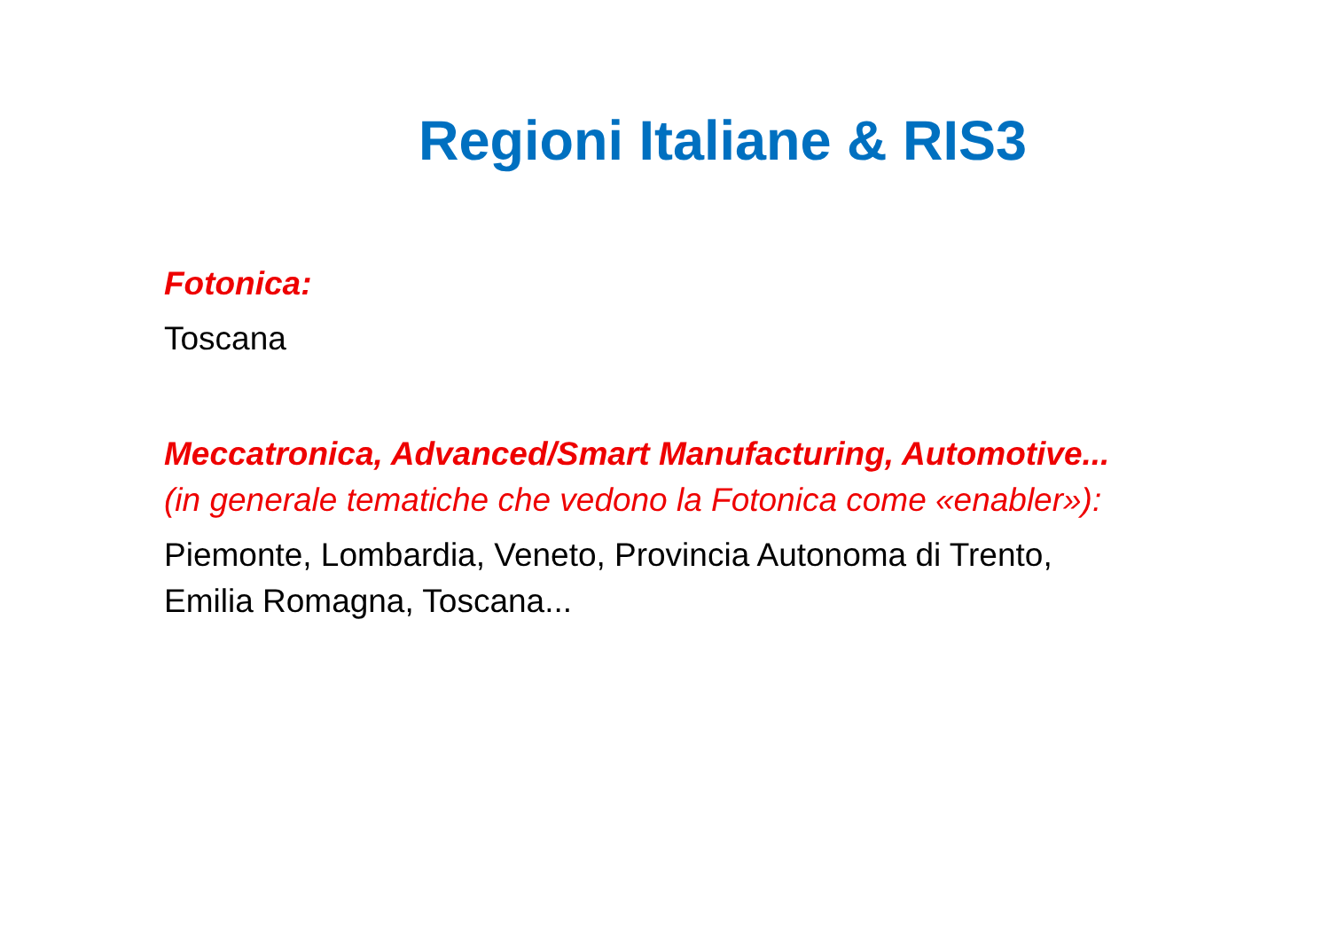Regioni Italiane & RIS3
Fotonica:
Toscana
Meccatronica, Advanced/Smart Manufacturing, Automotive...
(in generale tematiche che vedono la Fotonica come «enabler»):
Piemonte, Lombardia, Veneto, Provincia Autonoma di Trento,
Emilia Romagna, Toscana...